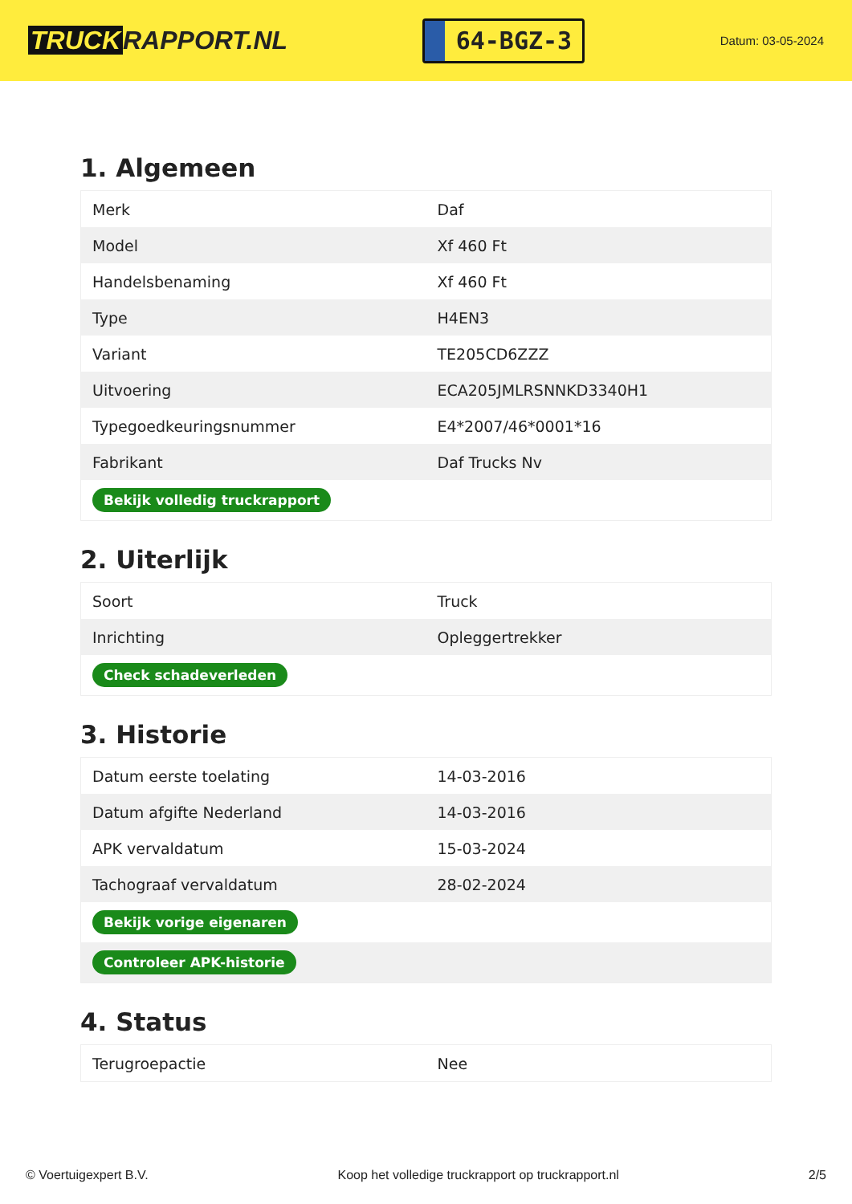TRUCK RAPPORT.NL
64-BGZ-3
Datum: 03-05-2024
1. Algemeen
| Merk | Daf |
| Model | Xf 460 Ft |
| Handelsbenaming | Xf 460 Ft |
| Type | H4EN3 |
| Variant | TE205CD6ZZZ |
| Uitvoering | ECA205JMLRSNNKD3340H1 |
| Typegoedkeuringsnummer | E4*2007/46*0001*16 |
| Fabrikant | Daf Trucks Nv |
| Bekijk volledig truckrapport | |
2. Uiterlijk
| Soort | Truck |
| Inrichting | Opleggertrekker |
| Check schadeverleden | |
3. Historie
| Datum eerste toelating | 14-03-2016 |
| Datum afgifte Nederland | 14-03-2016 |
| APK vervaldatum | 15-03-2024 |
| Tachograaf vervaldatum | 28-02-2024 |
| Bekijk vorige eigenaren | |
| Controleer APK-historie | |
4. Status
| Terugroepactie | Nee |
© Voertuigexpert B.V. Koop het volledige truckrapport op truckrapport.nl 2/5